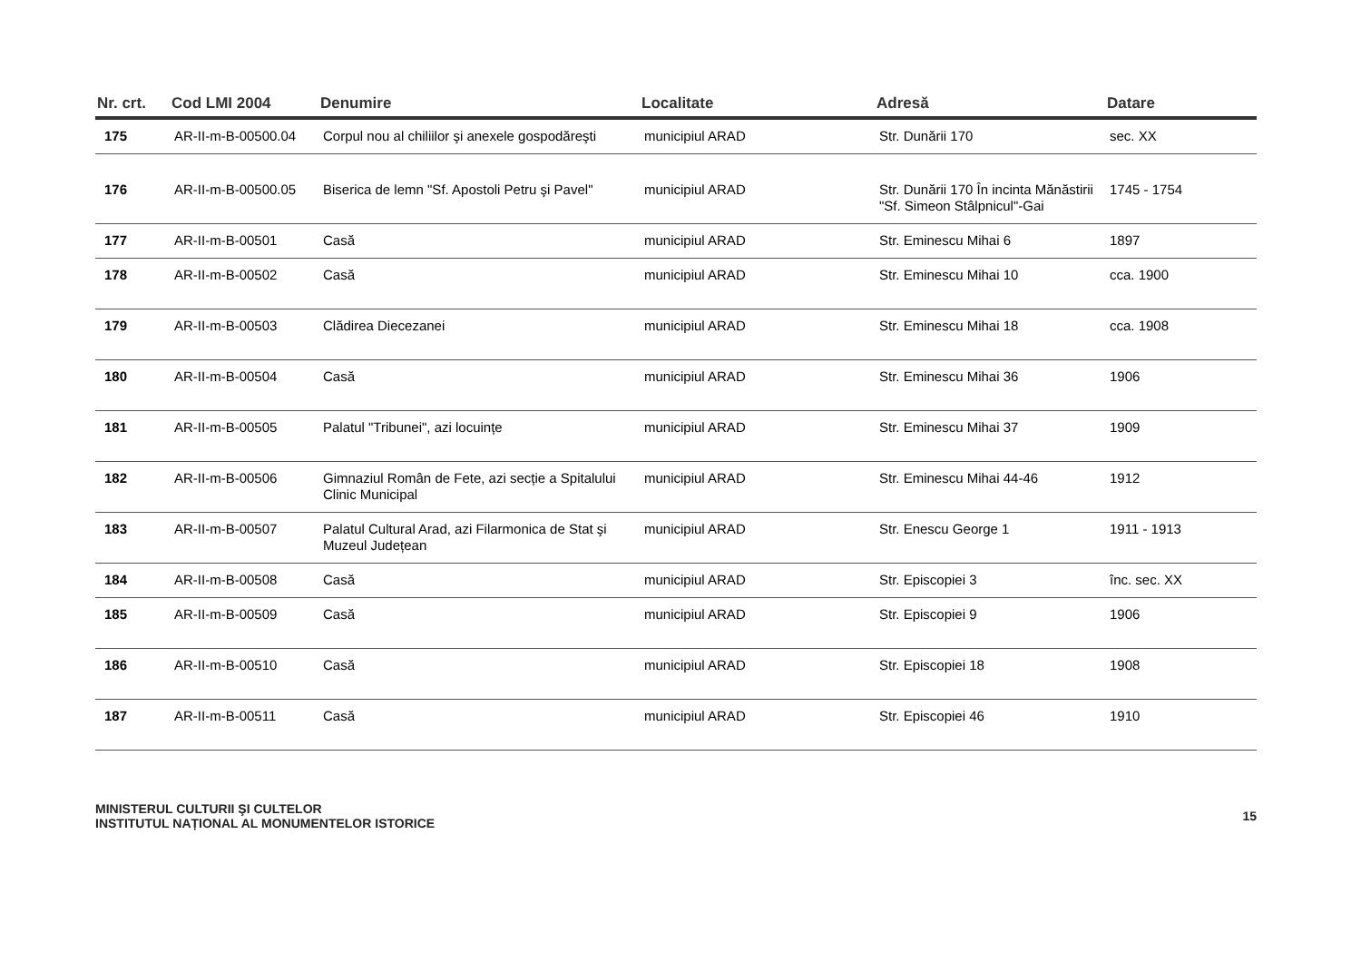| Nr. crt. | Cod LMI 2004 | Denumire | Localitate | Adresă | Datare |
| --- | --- | --- | --- | --- | --- |
| 175 | AR-II-m-B-00500.04 | Corpul nou al chiliilor şi anexele gospodăreşti | municipiul ARAD | Str. Dunării 170 | sec. XX |
| 176 | AR-II-m-B-00500.05 | Biserica de lemn "Sf. Apostoli Petru şi Pavel" | municipiul ARAD | Str. Dunării 170 În incinta Mănăstirii "Sf. Simeon Stâlpnicul"-Gai | 1745 - 1754 |
| 177 | AR-II-m-B-00501 | Casă | municipiul ARAD | Str. Eminescu Mihai 6 | 1897 |
| 178 | AR-II-m-B-00502 | Casă | municipiul ARAD | Str. Eminescu Mihai 10 | cca. 1900 |
| 179 | AR-II-m-B-00503 | Clădirea Diecezanei | municipiul ARAD | Str. Eminescu Mihai 18 | cca. 1908 |
| 180 | AR-II-m-B-00504 | Casă | municipiul ARAD | Str. Eminescu Mihai 36 | 1906 |
| 181 | AR-II-m-B-00505 | Palatul "Tribunei", azi locuințe | municipiul ARAD | Str. Eminescu Mihai 37 | 1909 |
| 182 | AR-II-m-B-00506 | Gimnaziul Român de Fete, azi secție a Spitalului Clinic Municipal | municipiul ARAD | Str. Eminescu Mihai 44-46 | 1912 |
| 183 | AR-II-m-B-00507 | Palatul Cultural Arad, azi Filarmonica de Stat şi Muzeul Județean | municipiul ARAD | Str. Enescu George 1 | 1911 - 1913 |
| 184 | AR-II-m-B-00508 | Casă | municipiul ARAD | Str. Episcopiei 3 | înc. sec. XX |
| 185 | AR-II-m-B-00509 | Casă | municipiul ARAD | Str. Episcopiei 9 | 1906 |
| 186 | AR-II-m-B-00510 | Casă | municipiul ARAD | Str. Episcopiei 18 | 1908 |
| 187 | AR-II-m-B-00511 | Casă | municipiul ARAD | Str. Episcopiei 46 | 1910 |
MINISTERUL CULTURII ŞI CULTELOR
INSTITUTUL NAȚIONAL AL MONUMENTELOR ISTORICE
15